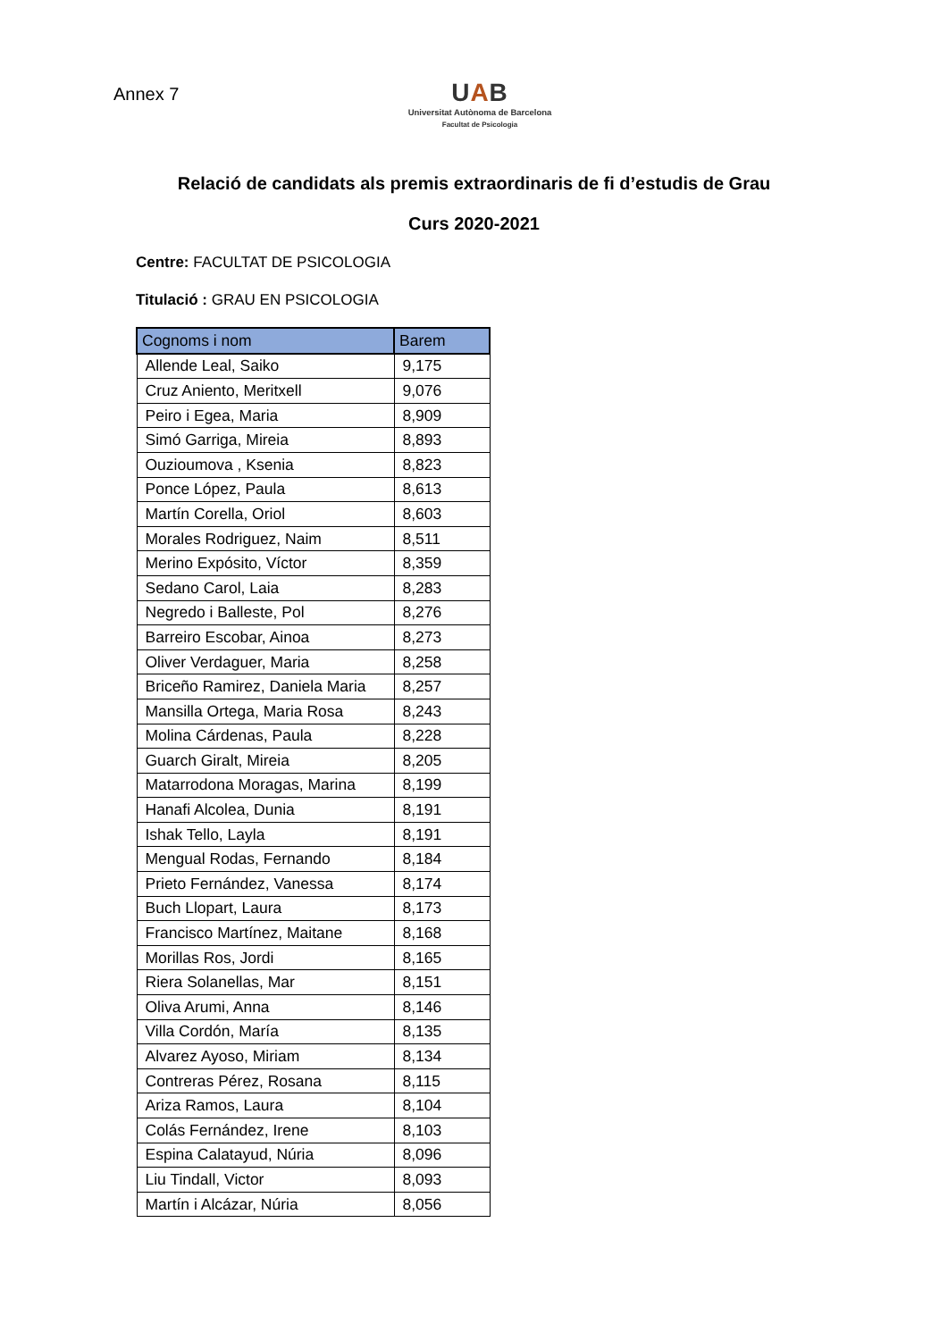Annex 7
UAB
Universitat Autònoma de Barcelona
Facultat de Psicologia
Relació de candidats als premis extraordinaris de fi d’estudis de Grau
Curs 2020-2021
Centre: FACULTAT DE PSICOLOGIA
Titulació : GRAU EN PSICOLOGIA
| Cognoms i nom | Barem |
| --- | --- |
| Allende Leal, Saiko | 9,175 |
| Cruz Aniento, Meritxell | 9,076 |
| Peiro i Egea, Maria | 8,909 |
| Simó Garriga, Mireia | 8,893 |
| Ouzioumova , Ksenia | 8,823 |
| Ponce López, Paula | 8,613 |
| Martín Corella, Oriol | 8,603 |
| Morales Rodriguez, Naim | 8,511 |
| Merino Expósito, Víctor | 8,359 |
| Sedano Carol, Laia | 8,283 |
| Negredo i Balleste, Pol | 8,276 |
| Barreiro Escobar, Ainoa | 8,273 |
| Oliver Verdaguer, Maria | 8,258 |
| Briceño Ramirez, Daniela Maria | 8,257 |
| Mansilla Ortega, Maria Rosa | 8,243 |
| Molina Cárdenas, Paula | 8,228 |
| Guarch Giralt, Mireia | 8,205 |
| Matarrodona Moragas, Marina | 8,199 |
| Hanafi Alcolea, Dunia | 8,191 |
| Ishak Tello, Layla | 8,191 |
| Mengual Rodas, Fernando | 8,184 |
| Prieto Fernández, Vanessa | 8,174 |
| Buch Llopart, Laura | 8,173 |
| Francisco Martínez, Maitane | 8,168 |
| Morillas Ros, Jordi | 8,165 |
| Riera Solanellas, Mar | 8,151 |
| Oliva Arumi, Anna | 8,146 |
| Villa Cordón, María | 8,135 |
| Alvarez Ayoso, Miriam | 8,134 |
| Contreras Pérez, Rosana | 8,115 |
| Ariza Ramos, Laura | 8,104 |
| Colás Fernández, Irene | 8,103 |
| Espina Calatayud, Núria | 8,096 |
| Liu Tindall, Victor | 8,093 |
| Martín i Alcázar, Núria | 8,056 |